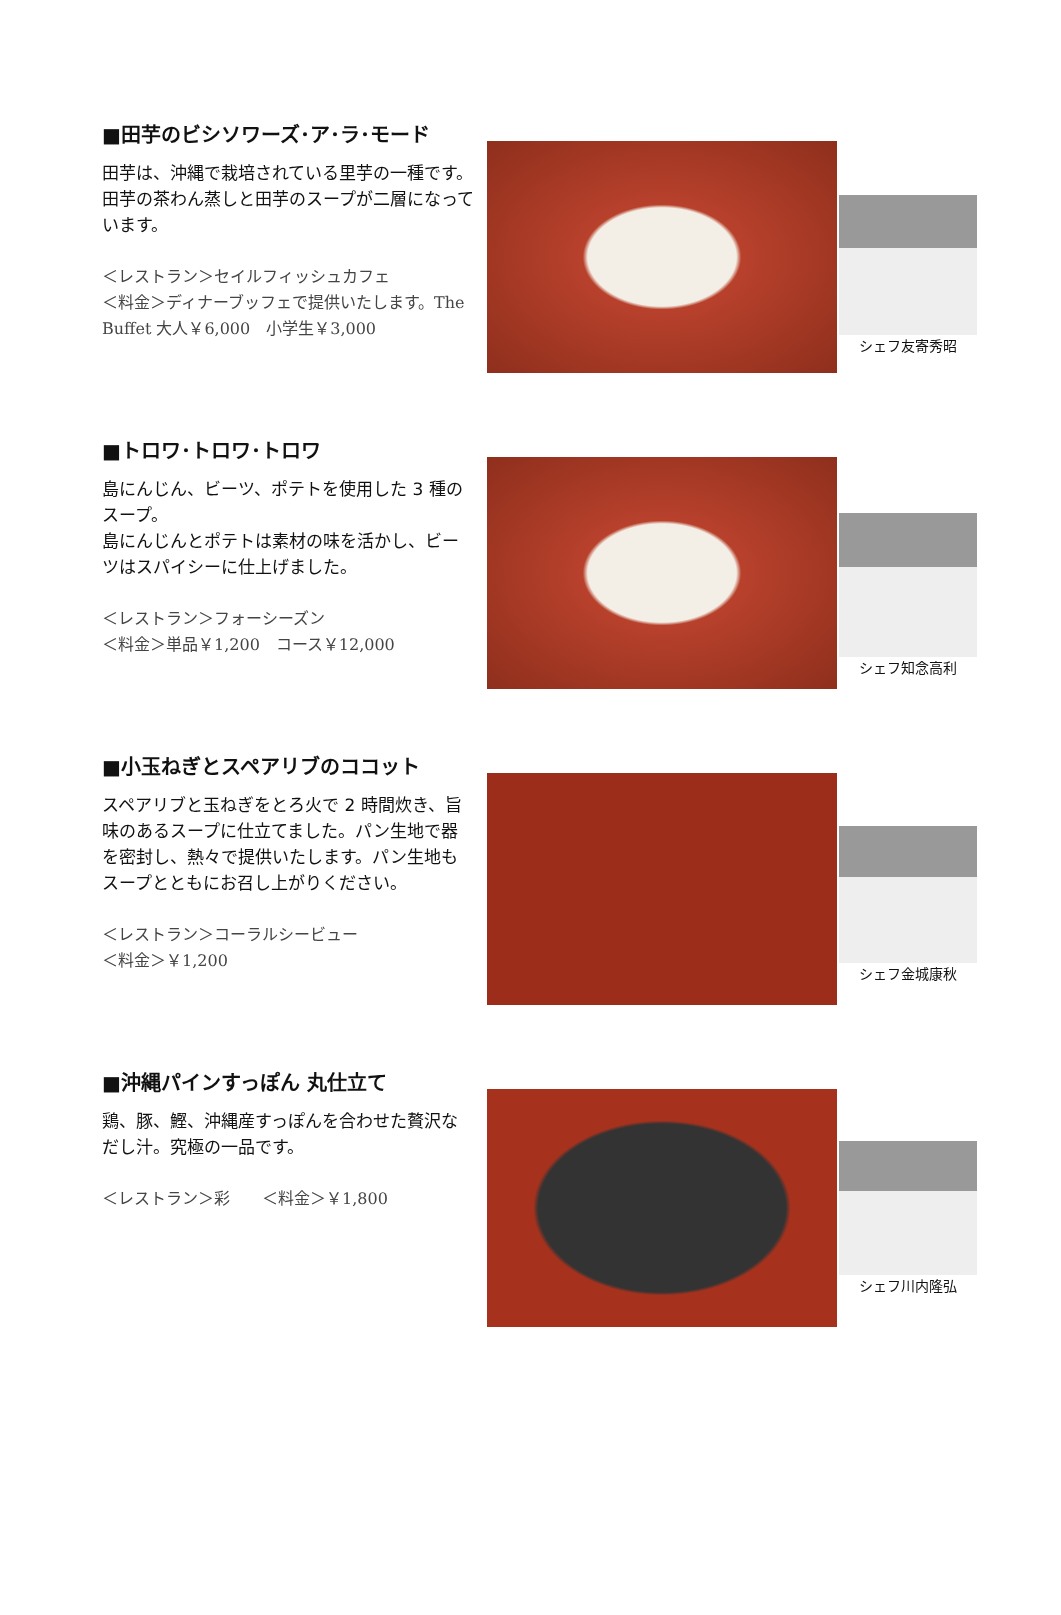■田芋のビシソワーズ･ア･ラ･モード
田芋は、沖縄で栽培されている里芋の一種です。田芋の茶わん蒸しと田芋のスープが二層になっています。
＜レストラン＞セイルフィッシュカフェ
＜料金＞ディナーブッフェで提供いたします。The Buffet 大人￥6,000　小学生￥3,000
シェフ友寄秀昭
■トロワ･トロワ･トロワ
島にんじん、ビーツ、ポテトを使用した 3 種のスープ。
島にんじんとポテトは素材の味を活かし、ビーツはスパイシーに仕上げました。
＜レストラン＞フォーシーズン
＜料金＞単品￥1,200　コース￥12,000
シェフ知念高利
■小玉ねぎとスペアリブのココット
スペアリブと玉ねぎをとろ火で 2 時間炊き、旨味のあるスープに仕立てました。パン生地で器を密封し、熱々で提供いたします。パン生地もスープとともにお召し上がりください。
＜レストラン＞コーラルシービュー
＜料金＞￥1,200
シェフ金城康秋
■沖縄パインすっぽん 丸仕立て
鶏、豚、鰹、沖縄産すっぽんを合わせた贅沢なだし汁。究極の一品です。
＜レストラン＞彩　　＜料金＞￥1,800
シェフ川内隆弘